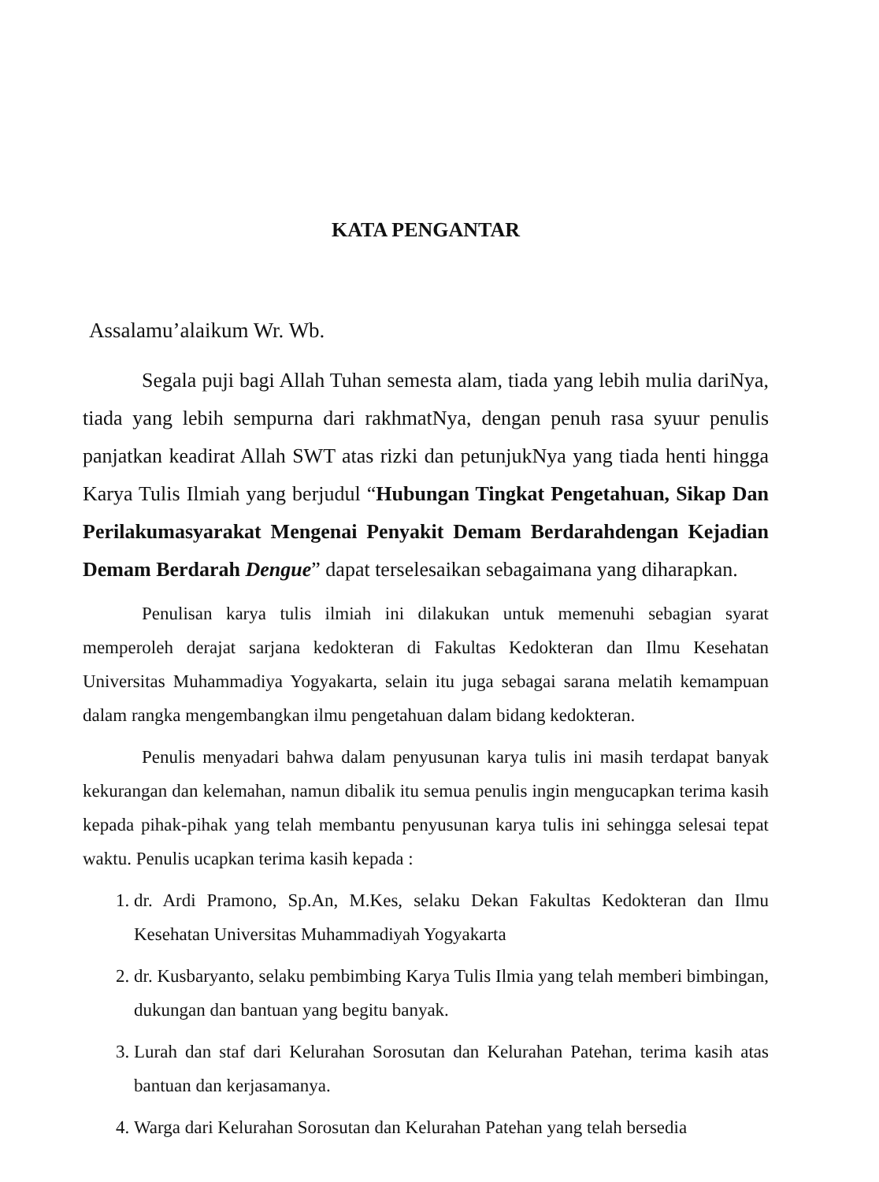KATA PENGANTAR
Assalamu’alaikum Wr. Wb.
Segala puji bagi Allah Tuhan semesta alam, tiada yang lebih mulia dariNya, tiada yang lebih sempurna dari rakhmatNya, dengan penuh rasa syuur penulis panjatkan keadirat Allah SWT atas rizki dan petunjukNya yang tiada henti hingga Karya Tulis Ilmiah yang berjudul “Hubungan Tingkat Pengetahuan, Sikap Dan Perilakumasyarakat Mengenai Penyakit Demam Berdarahdengan Kejadian Demam Berdarah Dengue” dapat terselesaikan sebagaimana yang diharapkan.
Penulisan karya tulis ilmiah ini dilakukan untuk memenuhi sebagian syarat memperoleh derajat sarjana kedokteran di Fakultas Kedokteran dan Ilmu Kesehatan Universitas Muhammadiya Yogyakarta, selain itu juga sebagai sarana melatih kemampuan dalam rangka mengembangkan ilmu pengetahuan dalam bidang kedokteran.
Penulis menyadari bahwa dalam penyusunan karya tulis ini masih terdapat banyak kekurangan dan kelemahan, namun dibalik itu semua penulis ingin mengucapkan terima kasih kepada pihak-pihak yang telah membantu penyusunan karya tulis ini sehingga selesai tepat waktu. Penulis ucapkan terima kasih kepada :
1. dr. Ardi Pramono, Sp.An, M.Kes, selaku Dekan Fakultas Kedokteran dan Ilmu Kesehatan Universitas Muhammadiyah Yogyakarta
2. dr. Kusbaryanto, selaku pembimbing Karya Tulis Ilmia yang telah memberi bimbingan, dukungan dan bantuan yang begitu banyak.
3. Lurah dan staf dari Kelurahan Sorosutan dan Kelurahan Patehan, terima kasih atas bantuan dan kerjasamanya.
4. Warga dari Kelurahan Sorosutan dan Kelurahan Patehan yang telah bersedia